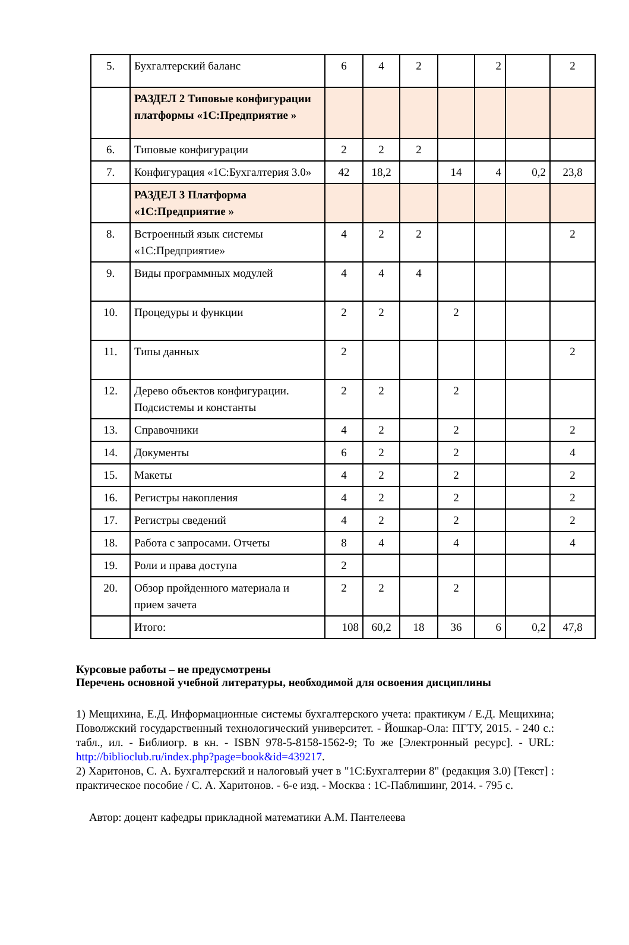| 5. | Бухгалтерский баланс | 6 | 4 | 2 | | 2 | | 2 |
| | РАЗДЕЛ 2 Типовые конфигурации платформы «1С:Предприятие » | | | | | | | |
| 6. | Типовые конфигурации | 2 | 2 | 2 | | | | |
| 7. | Конфигурация «1С:Бухгалтерия 3.0» | 42 | 18,2 | | 14 | 4 | 0,2 | 23,8 |
| | РАЗДЕЛ 3 Платформа «1С:Предприятие » | | | | | | | |
| 8. | Встроенный язык системы «1С:Предприятие» | 4 | 2 | 2 | | | | 2 |
| 9. | Виды программных модулей | 4 | 4 | 4 | | | | |
| 10. | Процедуры и функции | 2 | 2 | | 2 | | | |
| 11. | Типы данных | 2 | | | | | | 2 |
| 12. | Дерево объектов конфигурации. Подсистемы и константы | 2 | 2 | | 2 | | | |
| 13. | Справочники | 4 | 2 | | 2 | | | 2 |
| 14. | Документы | 6 | 2 | | 2 | | | 4 |
| 15. | Макеты | 4 | 2 | | 2 | | | 2 |
| 16. | Регистры накопления | 4 | 2 | | 2 | | | 2 |
| 17. | Регистры сведений | 4 | 2 | | 2 | | | 2 |
| 18. | Работа с запросами. Отчеты | 8 | 4 | | 4 | | | 4 |
| 19. | Роли и права доступа | 2 | | | | | | |
| 20. | Обзор пройденного материала и прием зачета | 2 | 2 | | 2 | | | |
| | Итого: | 108 | 60,2 | 18 | 36 | 6 | 0,2 | 47,8 |
Курсовые работы – не предусмотрены
Перечень основной учебной литературы, необходимой для освоения дисциплины
1) Мещихина, Е.Д. Информационные системы бухгалтерского учета: практикум / Е.Д. Мещихина; Поволжский государственный технологический университет. - Йошкар-Ола: ПГТУ, 2015. - 240 с.: табл., ил. - Библиогр. в кн. - ISBN 978-5-8158-1562-9; То же [Электронный ресурс]. - URL: http://biblioclub.ru/index.php?page=book&id=439217.
2) Харитонов, С. А. Бухгалтерский и налоговый учет в "1С:Бухгалтерии 8" (редакция 3.0) [Текст] : практическое пособие / С. А. Харитонов. - 6-е изд. - Москва : 1С-Паблишинг, 2014. - 795 с.
Автор: доцент кафедры прикладной математики А.М. Пантелеева